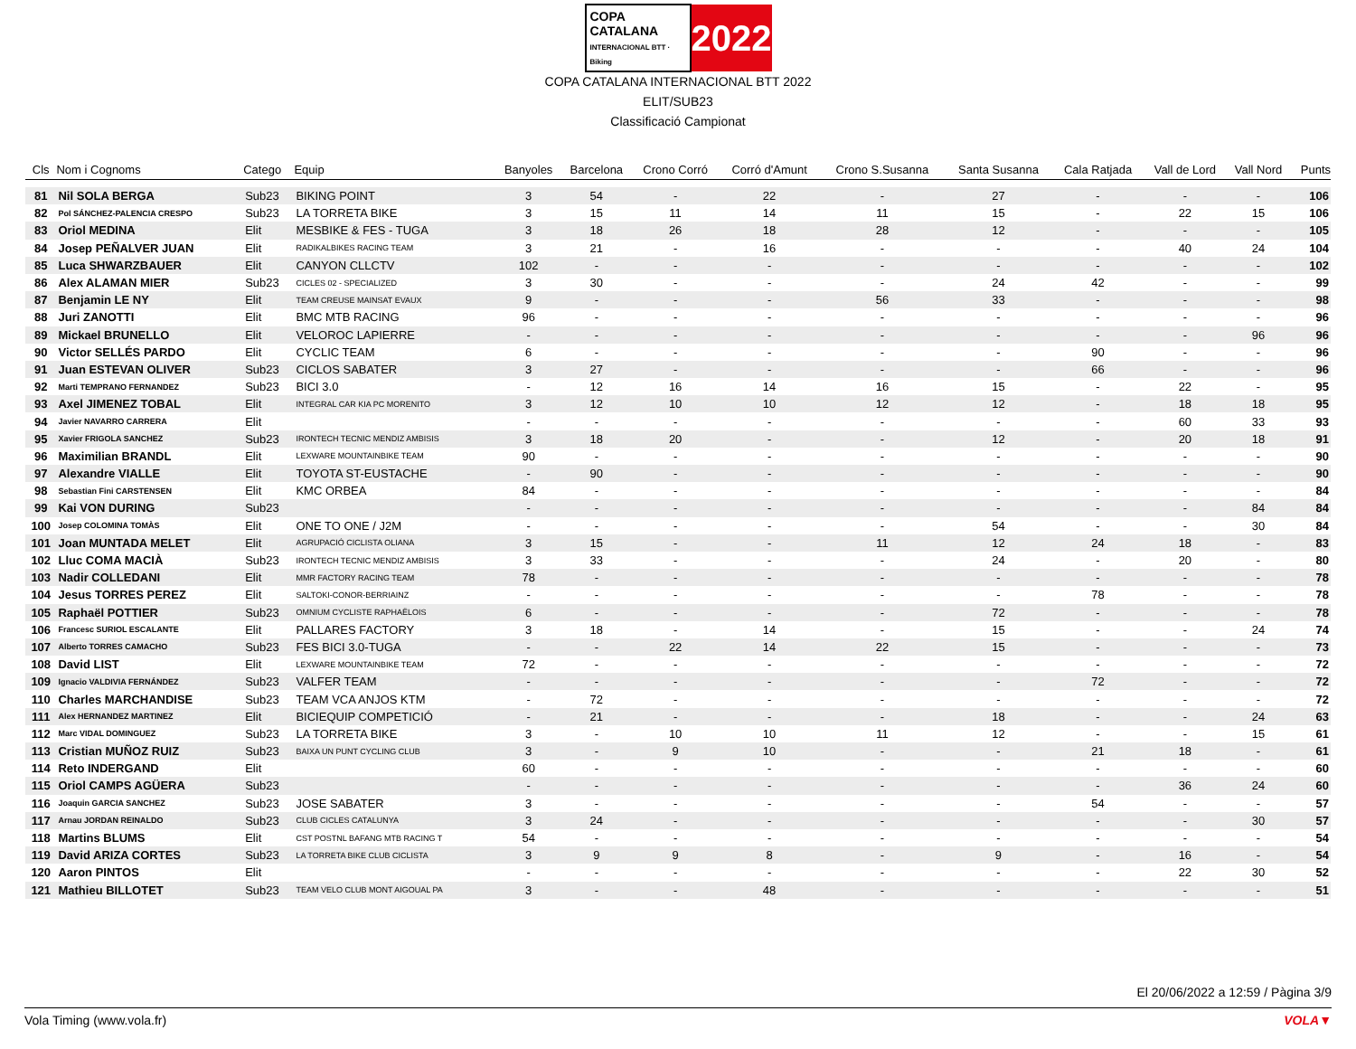COPA CATALANA
INTERNACIONAL BTT · Biking 2022
COPA CATALANA INTERNACIONAL BTT 2022
ELIT/SUB23
Classificació Campionat
| Cls | Nom i Cognoms | Catego | Equip | Banyoles | Barcelona | Crono Corró | Corró d'Amunt | Crono S.Susanna | Santa Susanna | Cala Ratjada | Vall de Lord | Vall Nord | Punts |
| --- | --- | --- | --- | --- | --- | --- | --- | --- | --- | --- | --- | --- | --- |
| 81 | Nil SOLA BERGA | Sub23 | BIKING POINT | 3 | 54 | - | 22 | - | 27 | - | - | - | 106 |
| 82 | Pol SÁNCHEZ-PALENCIA CRESPO | Sub23 | LA TORRETA BIKE | 3 | 15 | 11 | 14 | 11 | 15 | - | 22 | 15 | 106 |
| 83 | Oriol MEDINA | Elit | MESBIKE & FES - TUGA | 3 | 18 | 26 | 18 | 28 | 12 | - | - | - | 105 |
| 84 | Josep PEÑALVER JUAN | Elit | RADIKALBIKES RACING TEAM | 3 | 21 | - | 16 | - | - | - | 40 | 24 | 104 |
| 85 | Luca SHWARZBAUER | Elit | CANYON CLLCTV | 102 | - | - | - | - | - | - | - | - | 102 |
| 86 | Alex ALAMAN MIER | Sub23 | CICLES 02 - SPECIALIZED | 3 | 30 | - | - | - | 24 | 42 | - | - | 99 |
| 87 | Benjamin LE NY | Elit | TEAM CREUSE MAINSAT EVAUX | 9 | - | - | - | 56 | 33 | - | - | - | 98 |
| 88 | Juri ZANOTTI | Elit | BMC MTB RACING | 96 | - | - | - | - | - | - | - | - | 96 |
| 89 | Mickael BRUNELLO | Elit | VELOROC LAPIERRE | - | - | - | - | - | - | - | - | 96 | 96 |
| 90 | Victor SELLÉS PARDO | Elit | CYCLIC TEAM | 6 | - | - | - | - | - | 90 | - | - | 96 |
| 91 | Juan ESTEVAN OLIVER | Sub23 | CICLOS SABATER | 3 | 27 | - | - | - | - | 66 | - | - | 96 |
| 92 | Marti TEMPRANO FERNANDEZ | Sub23 | BICI 3.0 | - | 12 | 16 | 14 | 16 | 15 | - | 22 | - | 95 |
| 93 | Axel JIMENEZ TOBAL | Elit | INTEGRAL CAR KIA PC MORENITO | 3 | 12 | 10 | 10 | 12 | 12 | - | 18 | 18 | 95 |
| 94 | Javier NAVARRO CARRERA | Elit | | - | - | - | - | - | - | - | 60 | 33 | 93 |
| 95 | Xavier FRIGOLA SANCHEZ | Sub23 | IRONTECH TECNIC MENDIZ AMBISIS | 3 | 18 | 20 | - | - | 12 | - | 20 | 18 | 91 |
| 96 | Maximilian BRANDL | Elit | LEXWARE MOUNTAINBIKE TEAM | 90 | - | - | - | - | - | - | - | - | 90 |
| 97 | Alexandre VIALLE | Elit | TOYOTA ST-EUSTACHE | - | 90 | - | - | - | - | - | - | - | 90 |
| 98 | Sebastian Fini CARSTENSEN | Elit | KMC ORBEA | 84 | - | - | - | - | - | - | - | - | 84 |
| 99 | Kai VON DURING | Sub23 | | - | - | - | - | - | - | - | - | 84 | 84 |
| 100 | Josep COLOMINA TOMÀS | Elit | ONE TO ONE / J2M | - | - | - | - | - | 54 | - | - | 30 | 84 |
| 101 | Joan MUNTADA MELET | Elit | AGRUPACIÓ CICLISTA OLIANA | 3 | 15 | - | - | 11 | 12 | 24 | 18 | - | 83 |
| 102 | Lluc COMA MACIÀ | Sub23 | IRONTECH TECNIC MENDIZ AMBISIS | 3 | 33 | - | - | - | 24 | - | 20 | - | 80 |
| 103 | Nadir COLLEDANI | Elit | MMR FACTORY RACING TEAM | 78 | - | - | - | - | - | - | - | - | 78 |
| 104 | Jesus TORRES PEREZ | Elit | SALTOKI-CONOR-BERRIAINZ | - | - | - | - | - | - | 78 | - | - | 78 |
| 105 | Raphaël POTTIER | Sub23 | OMNIUM CYCLISTE RAPHAËLOIS | 6 | - | - | - | - | 72 | - | - | - | 78 |
| 106 | Francesc SURIOL ESCALANTE | Elit | PALLARES FACTORY | 3 | 18 | - | 14 | - | 15 | - | - | 24 | 74 |
| 107 | Alberto TORRES CAMACHO | Sub23 | FES BICI 3.0-TUGA | - | - | 22 | 14 | 22 | 15 | - | - | - | 73 |
| 108 | David LIST | Elit | LEXWARE MOUNTAINBIKE TEAM | 72 | - | - | - | - | - | - | - | - | 72 |
| 109 | Ignacio VALDIVIA FERNÁNDEZ | Sub23 | VALFER TEAM | - | - | - | - | - | - | 72 | - | - | 72 |
| 110 | Charles MARCHANDISE | Sub23 | TEAM VCA ANJOS KTM | - | 72 | - | - | - | - | - | - | - | 72 |
| 111 | Alex HERNANDEZ MARTINEZ | Elit | BICIEQUIP COMPETICIÓ | - | 21 | - | - | - | 18 | - | - | 24 | 63 |
| 112 | Marc VIDAL DOMINGUEZ | Sub23 | LA TORRETA BIKE | 3 | - | 10 | 10 | 11 | 12 | - | - | 15 | 61 |
| 113 | Cristian MUÑOZ RUIZ | Sub23 | BAIXA UN PUNT CYCLING CLUB | 3 | - | 9 | 10 | - | - | 21 | 18 | - | 61 |
| 114 | Reto INDERGAND | Elit | | 60 | - | - | - | - | - | - | - | - | 60 |
| 115 | Oriol CAMPS AGÜERA | Sub23 | | - | - | - | - | - | - | - | 36 | 24 | 60 |
| 116 | Joaquin GARCIA SANCHEZ | Sub23 | JOSE SABATER | 3 | - | - | - | - | - | 54 | - | - | 57 |
| 117 | Arnau JORDAN REINALDO | Sub23 | CLUB CICLES CATALUNYA | 3 | 24 | - | - | - | - | - | - | 30 | 57 |
| 118 | Martins BLUMS | Elit | CST POSTNL BAFANG MTB RACING T | 54 | - | - | - | - | - | - | - | - | 54 |
| 119 | David ARIZA CORTES | Sub23 | LA TORRETA BIKE CLUB CICLISTA | 3 | 9 | 9 | 8 | - | 9 | - | 16 | - | 54 |
| 120 | Aaron PINTOS | Elit | | - | - | - | - | - | - | - | 22 | 30 | 52 |
| 121 | Mathieu BILLOTET | Sub23 | TEAM VELO CLUB MONT AIGOUAL PA | 3 | - | - | 48 | - | - | - | - | - | 51 |
El 20/06/2022 a 12:59 / Pàgina 3/9
Vola Timing (www.vola.fr) VOLA▼